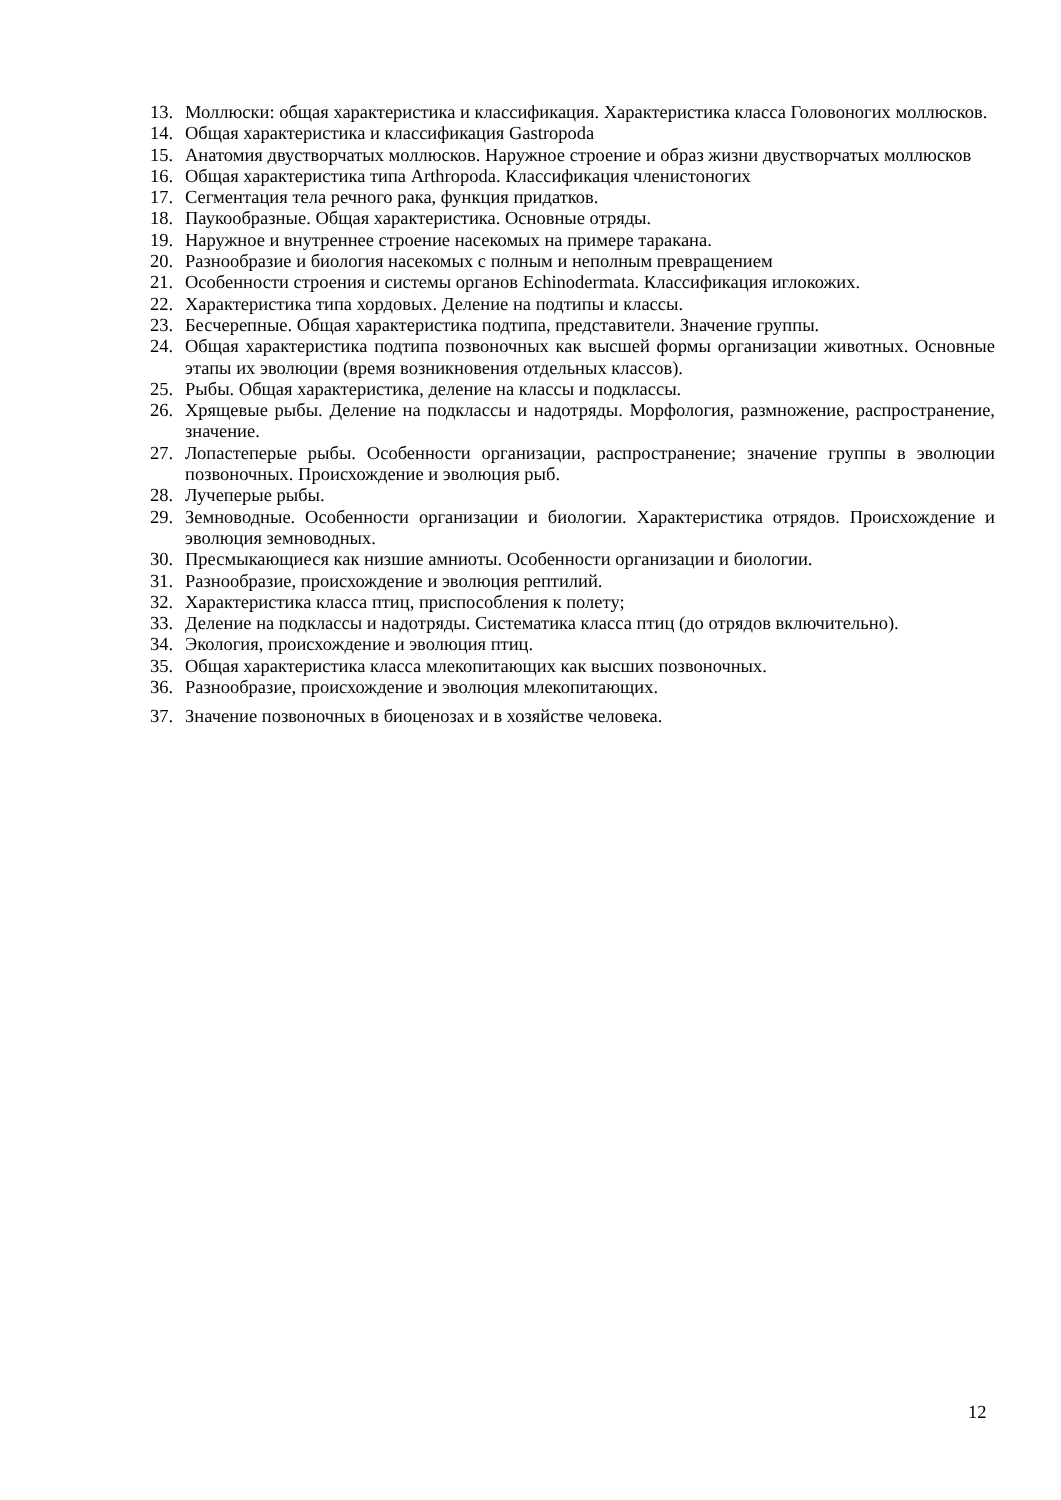13. Моллюски: общая характеристика и классификация. Характеристика класса Головоногих моллюсков.
14. Общая характеристика и классификация Gastropoda
15. Анатомия двустворчатых моллюсков. Наружное строение и образ жизни двустворчатых моллюсков
16. Общая характеристика типа Arthropoda. Классификация членистоногих
17. Сегментация тела речного рака, функция придатков.
18. Паукообразные. Общая характеристика. Основные отряды.
19. Наружное и внутреннее строение насекомых на примере таракана.
20. Разнообразие и биология насекомых с полным и неполным превращением
21. Особенности строения и системы органов Echinodermata. Классификация иглокожих.
22. Характеристика типа хордовых. Деление на подтипы и классы.
23. Бесчерепные. Общая характеристика подтипа, представители. Значение группы.
24. Общая характеристика подтипа позвоночных как высшей формы организации животных. Основные этапы их эволюции (время возникновения отдельных классов).
25. Рыбы. Общая характеристика, деление на классы и подклассы.
26. Хрящевые рыбы. Деление на подклассы и надотряды. Морфология, размножение, распространение, значение.
27. Лопастеперые рыбы. Особенности организации, распространение; значение группы в эволюции позвоночных. Происхождение и эволюция рыб.
28. Лучеперые рыбы.
29. Земноводные. Особенности организации и биологии. Характеристика отрядов. Происхождение и эволюция земноводных.
30. Пресмыкающиеся как низшие амниоты. Особенности организации и биологии.
31. Разнообразие, происхождение и эволюция рептилий.
32. Характеристика класса птиц, приспособления к полету;
33. Деление на подклассы и надотряды. Систематика класса птиц (до отрядов включительно).
34. Экология, происхождение и эволюция птиц.
35. Общая характеристика класса млекопитающих как высших позвоночных.
36. Разнообразие, происхождение и эволюция млекопитающих.
37. Значение позвоночных в биоценозах и в хозяйстве человека.
12